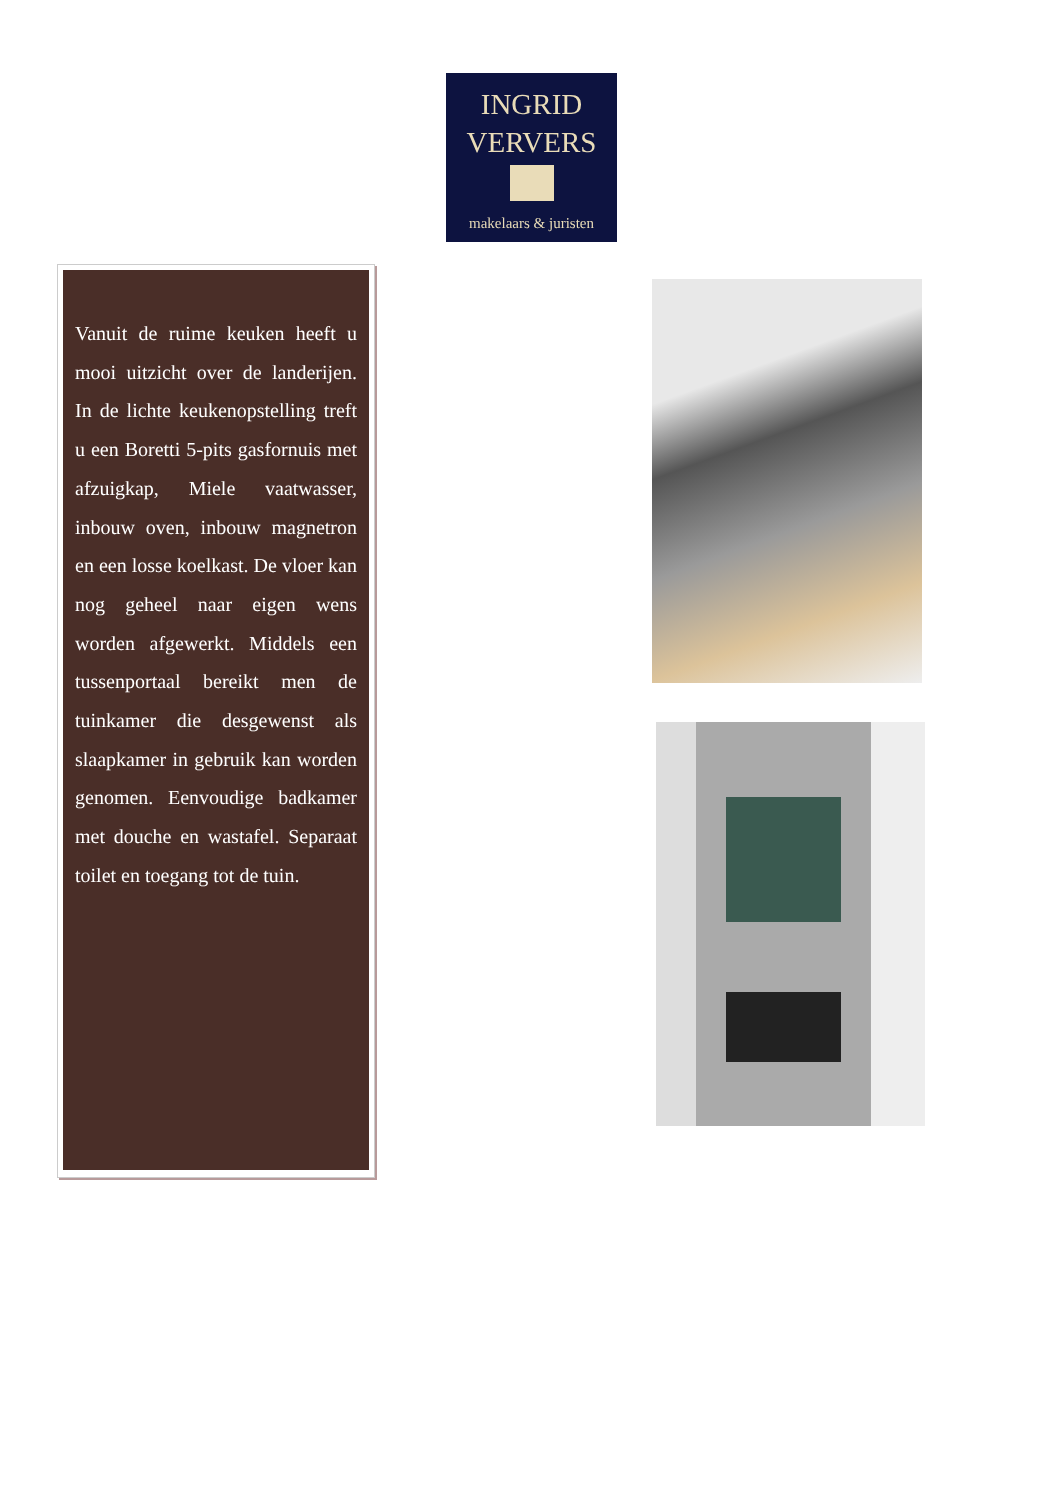INGRID
VERVERS
makelaars & juristen
Vanuit de ruime keuken heeft u mooi uitzicht over de landerijen. In de lichte keukenopstelling treft u een Boretti 5-pits gasfornuis met afzuigkap, Miele vaatwasser, inbouw oven, inbouw magnetron en een losse koelkast. De vloer kan nog geheel naar eigen wens worden afgewerkt. Middels een tussenportaal bereikt men de tuinkamer die desgewenst als slaapkamer in gebruik kan worden genomen. Eenvoudige badkamer met douche en wastafel. Separaat toilet en toegang tot de tuin.